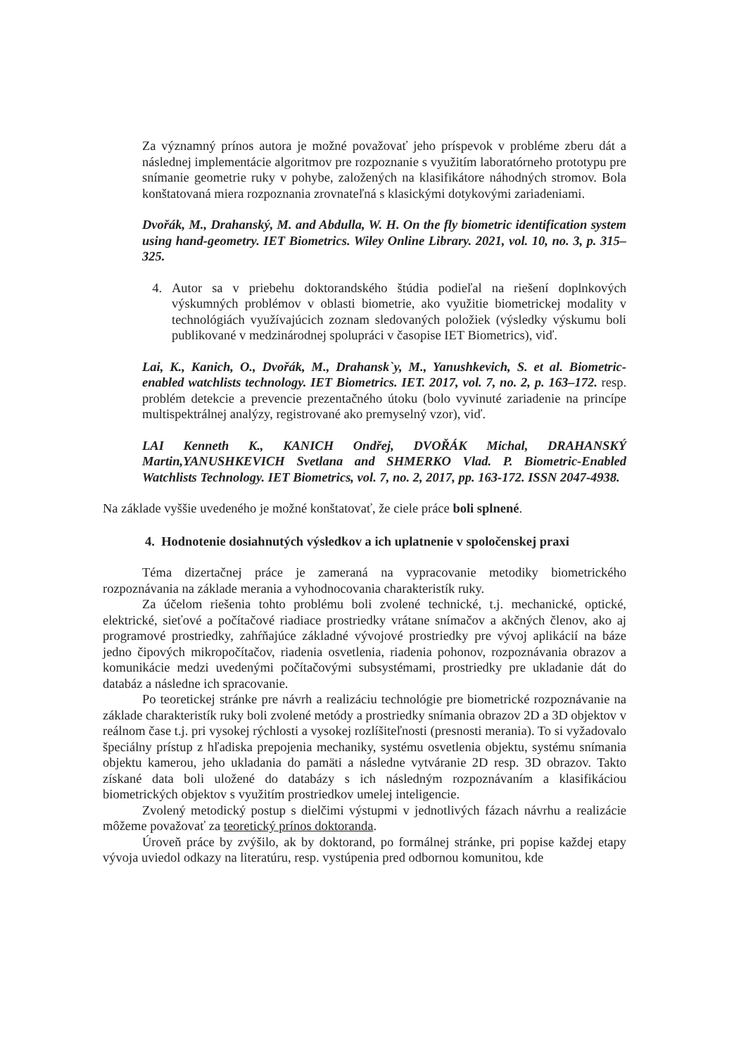Za významný prínos autora je možné považovať jeho príspevok v probléme zberu dát a následnej implementácie algoritmov pre rozpoznanie s využitím laboratórneho prototypu pre snímanie geometrie ruky v pohybe, založených na klasifikátore náhodných stromov. Bola konštatovaná miera rozpoznania zrovnateľná s klasickými dotykovými zariadeniami.
Dvořák, M., Drahanský, M. and Abdulla, W. H. On the fly biometric identification system using hand-geometry. IET Biometrics. Wiley Online Library. 2021, vol. 10, no. 3, p. 315–325.
4. Autor sa v priebehu doktorandského štúdia podieľal na riešení doplnkových výskumných problémov v oblasti biometrie, ako využitie biometrickej modality v technológiách využívajúcich zoznam sledovaných položiek (výsledky výskumu boli publikované v medzinárodnej spolupráci v časopise IET Biometrics), viď.
Lai, K., Kanich, O., Dvořák, M., Drahansk`y, M., Yanushkevich, S. et al. Biometric-enabled watchlists technology. IET Biometrics. IET. 2017, vol. 7, no. 2, p. 163–172. resp. problém detekcie a prevencie prezentačného útoku (bolo vyvinuté zariadenie na princípe multispektrálnej analýzy, registrované ako premyselný vzor), viď.
LAI Kenneth K., KANICH Ondřej, DVOŘÁK Michal, DRAHANSKÝ Martin,YANUSHKEVICH Svetlana and SHMERKO Vlad. P. Biometric-Enabled Watchlists Technology. IET Biometrics, vol. 7, no. 2, 2017, pp. 163-172. ISSN 2047-4938.
Na základe vyššie uvedeného je možné konštatovať, že ciele práce boli splnené.
4. Hodnotenie dosiahnutých výsledkov a ich uplatnenie v spoločenskej praxi
Téma dizertačnej práce je zameraná na vypracovanie metodiky biometrického rozpoznávania na základe merania a vyhodnocovania charakteristík ruky.
Za účelom riešenia tohto problému boli zvolené technické, t.j. mechanické, optické, elektrické, sieťové a počítačové riadiace prostriedky vrátane snímačov a akčných členov, ako aj programové prostriedky, zahŕňajúce základné vývojové prostriedky pre vývoj aplikácií na báze jedno čipových mikropočítačov, riadenia osvetlenia, riadenia pohonov, rozpoznávania obrazov a komunikácie medzi uvedenými počítačovými subsystémami, prostriedky pre ukladanie dát do databáz a následne ich spracovanie.
Po teoretickej stránke pre návrh a realizáciu technológie pre biometrické rozpoznávanie na základe charakteristík ruky boli zvolené metódy a prostriedky snímania obrazov 2D a 3D objektov v reálnom čase t.j. pri vysokej rýchlosti a vysokej rozlíšiteľnosti (presnosti merania). To si vyžadovalo špeciálny prístup z hľadiska prepojenia mechaniky, systému osvetlenia objektu, systému snímania objektu kamerou, jeho ukladania do pamäti a následne vytváranie 2D resp. 3D obrazov. Takto získané data boli uložené do databázy s ich následným rozpoznávaním a klasifikáciou biometrických objektov s využitím prostriedkov umelej inteligencie.
Zvolený metodický postup s dielčimi výstupmi v jednotlivých fázach návrhu a realizácie môžeme považovať za teoretický prínos doktoranda.
Úroveň práce by zvýšilo, ak by doktorand, po formálnej stránke, pri popise každej etapy vývoja uviedol odkazy na literatúru, resp. vystúpenia pred odbornou komunitou, kde